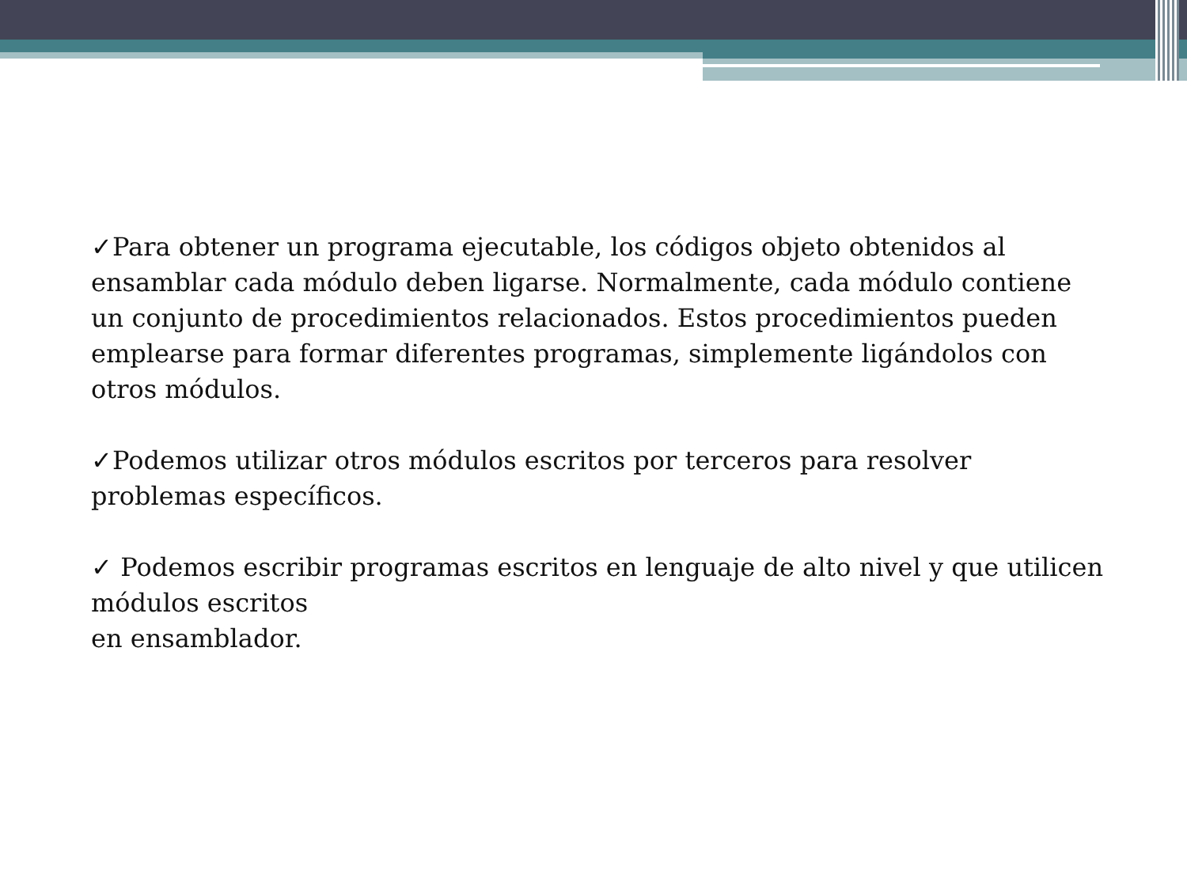✓Para obtener un programa ejecutable, los códigos objeto obtenidos al ensamblar cada módulo deben ligarse. Normalmente, cada módulo contiene un conjunto de procedimientos relacionados. Estos procedimientos pueden emplearse para formar diferentes programas, simplemente ligándolos con otros módulos.
✓Podemos utilizar otros módulos escritos por terceros para resolver problemas específicos.
✓ Podemos escribir programas escritos en lenguaje de alto nivel y que utilicen módulos escritos
en ensamblador.